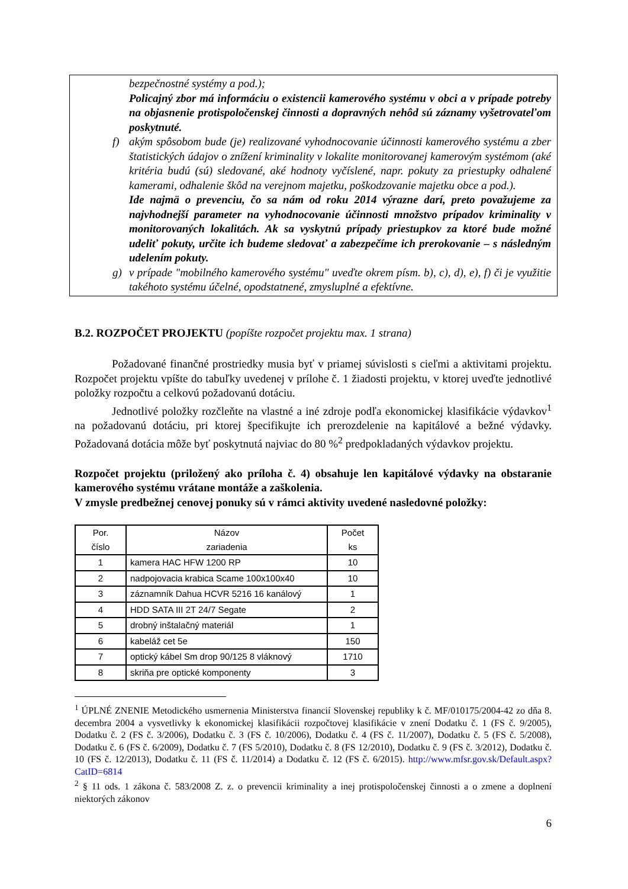bezpečnostné systémy a pod.);
Policajný zbor má informáciu o existencii kamerového systému v obci a v prípade potreby na objasnenie protispoločenskej činnosti a dopravných nehôd sú záznamy vyšetrovateľom poskytnuté.
f) akým spôsobom bude (je) realizované vyhodnocovanie účinnosti kamerového systému a zber štatistických údajov o znížení kriminality v lokalite monitorovanej kamerovým systémom (aké kritéria budú (sú) sledované, aké hodnoty vyčíslené, napr. pokuty za priestupky odhalené kamerami, odhalenie škôd na verejnom majetku, poškodzovanie majetku obce a pod.).
Ide najmä o prevenciu, čo sa nám od roku 2014 výrazne darí, preto považujeme za najvhodnejší parameter na vyhodnocovanie účinnosti množstvo prípadov kriminality v monitorovaných lokalitách. Ak sa vyskytnú prípady priestupkov za ktoré bude možné udeliť pokuty, určite ich budeme sledovať a zabezpečíme ich prerokovanie – s následným udelením pokuty.
g) v prípade "mobilného kamerového systému" uveďte okrem písm. b), c), d), e), f) či je využitie takéhoto systému účelné, opodstatnené, zmysluplné a efektívne.
B.2. ROZPOČET PROJEKTU (popíšte rozpočet projektu max. 1 strana)
Požadované finančné prostriedky musia byť v priamej súvislosti s cieľmi a aktivitami projektu. Rozpočet projektu vpíšte do tabuľky uvedenej v prílohe č. 1 žiadosti projektu, v ktorej uveďte jednotlivé položky rozpočtu a celkovú požadovanú dotáciu.
Jednotlivé položky rozčleňte na vlastné a iné zdroje podľa ekonomickej klasifikácie výdavkov<sup>1</sup> na požadovanú dotáciu, pri ktorej špecifikujte ich prerozdelenie na kapitálové a bežné výdavky. Požadovaná dotácia môže byť poskytnutá najviac do 80 %<sup>2</sup> predpokladaných výdavkov projektu.
Rozpočet projektu (priložený ako príloha č. 4) obsahuje len kapitálové výdavky na obstaranie kamerového systému vrátane montáže a zaškolenia.
V zmysle predbežnej cenovej ponuky sú v rámci aktivity uvedené nasledovné položky:
| Por. číslo | Názov zariadenia | Počet ks |
| --- | --- | --- |
| 1 | kamera HAC HFW 1200 RP | 10 |
| 2 | nadpojovacia krabica Scame 100x100x40 | 10 |
| 3 | záznamník Dahua HCVR 5216 16 kanálový | 1 |
| 4 | HDD SATA III 2T 24/7 Segate | 2 |
| 5 | drobný inštalačný materiál | 1 |
| 6 | kabeláž cet 5e | 150 |
| 7 | optický kábel Sm drop 90/125 8 vláknový | 1710 |
| 8 | skriňa pre optické komponenty | 3 |
<sup>1</sup> ÚPLNÉ ZNENIE Metodického usmernenia Ministerstva financií Slovenskej republiky k č. MF/010175/2004-42 zo dňa 8. decembra 2004 a vysvetlivky k ekonomickej klasifikácii rozpočtovej klasifikácie v znení Dodatku č. 1 (FS č. 9/2005), Dodatku č. 2 (FS č. 3/2006), Dodatku č. 3 (FS č. 10/2006), Dodatku č. 4 (FS č. 11/2007), Dodatku č. 5 (FS č. 5/2008), Dodatku č. 6 (FS č. 6/2009), Dodatku č. 7 (FS 5/2010), Dodatku č. 8 (FS 12/2010), Dodatku č. 9 (FS č. 3/2012), Dodatku č. 10 (FS č. 12/2013), Dodatku č. 11 (FS č. 11/2014) a Dodatku č. 12 (FS č. 6/2015). http://www.mfsr.gov.sk/Default.aspx?CatID=6814
<sup>2</sup> § 11 ods. 1 zákona č. 583/2008 Z. z. o prevencii kriminality a inej protispoločenskej činnosti a o zmene a doplnení niektorých zákonov
6